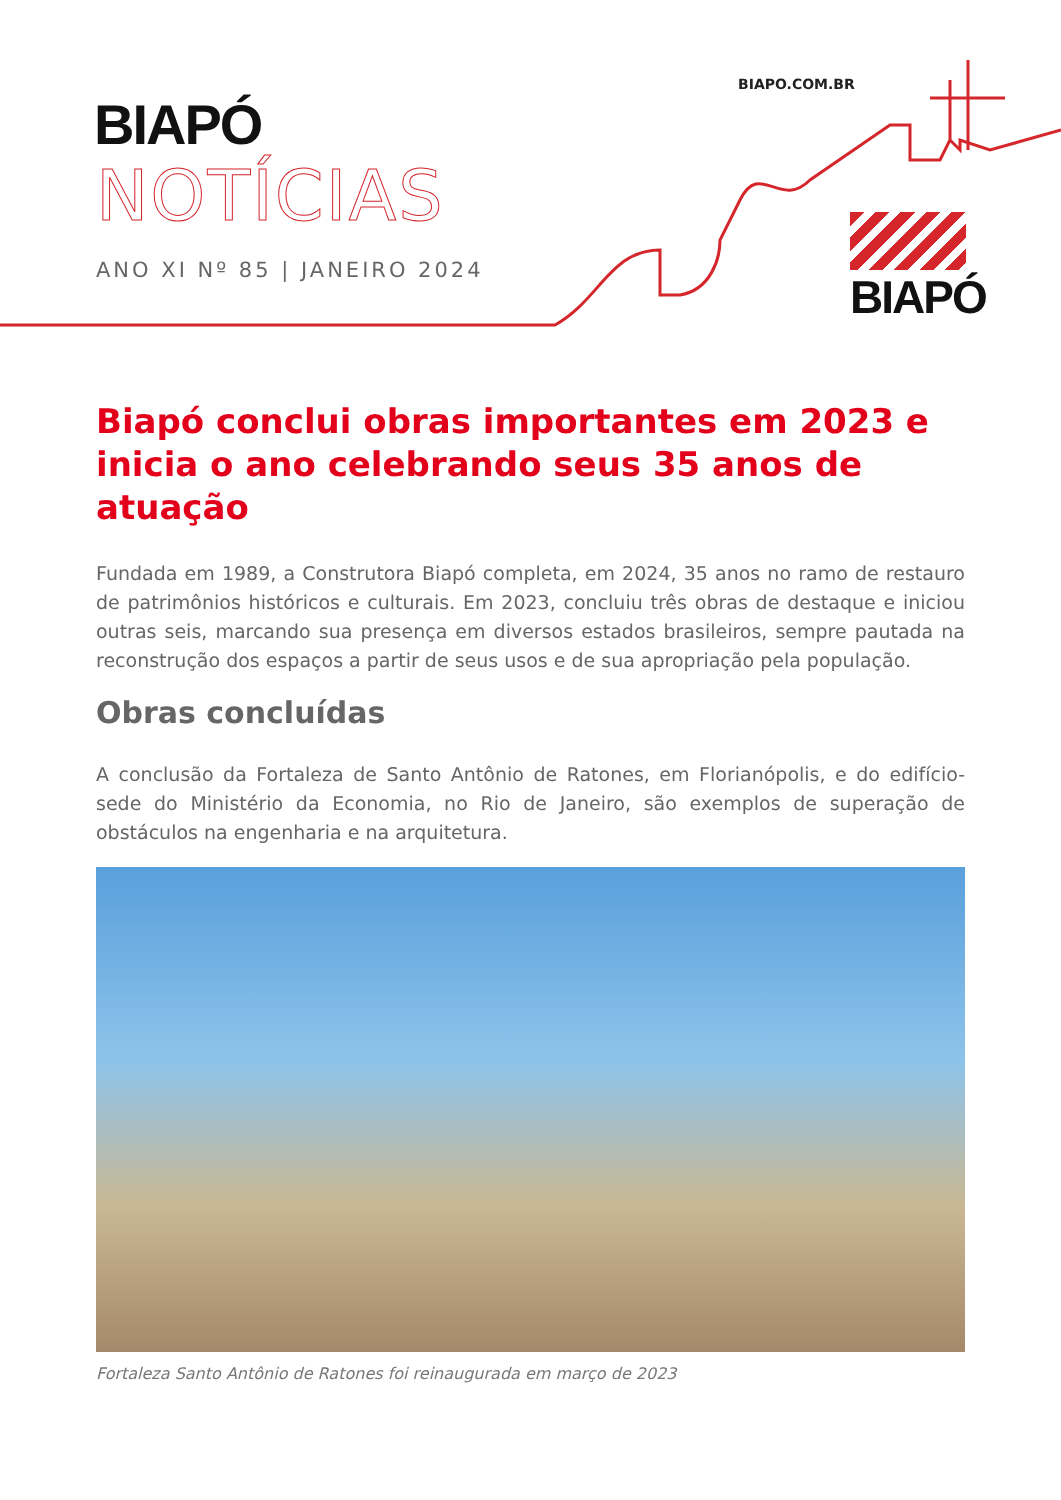BIAPO.COM.BR
BIAPÓ
NOTÍCIAS
ANO XI Nº 85 | JANEIRO 2024
BIAPÓ
Biapó conclui obras importantes em 2023 e inicia o ano celebrando seus 35 anos de atuação
Fundada em 1989, a Construtora Biapó completa, em 2024, 35 anos no ramo de restauro de patrimônios históricos e culturais. Em 2023, concluiu três obras de destaque e iniciou outras seis, marcando sua presença em diversos estados brasileiros, sempre pautada na reconstrução dos espaços a partir de seus usos e de sua apropriação pela população.
Obras concluídas
A conclusão da Fortaleza de Santo Antônio de Ratones, em Florianópolis, e do edifício-sede do Ministério da Economia, no Rio de Janeiro, são exemplos de superação de obstáculos na engenharia e na arquitetura.
Fortaleza Santo Antônio de Ratones foi reinaugurada em março de 2023